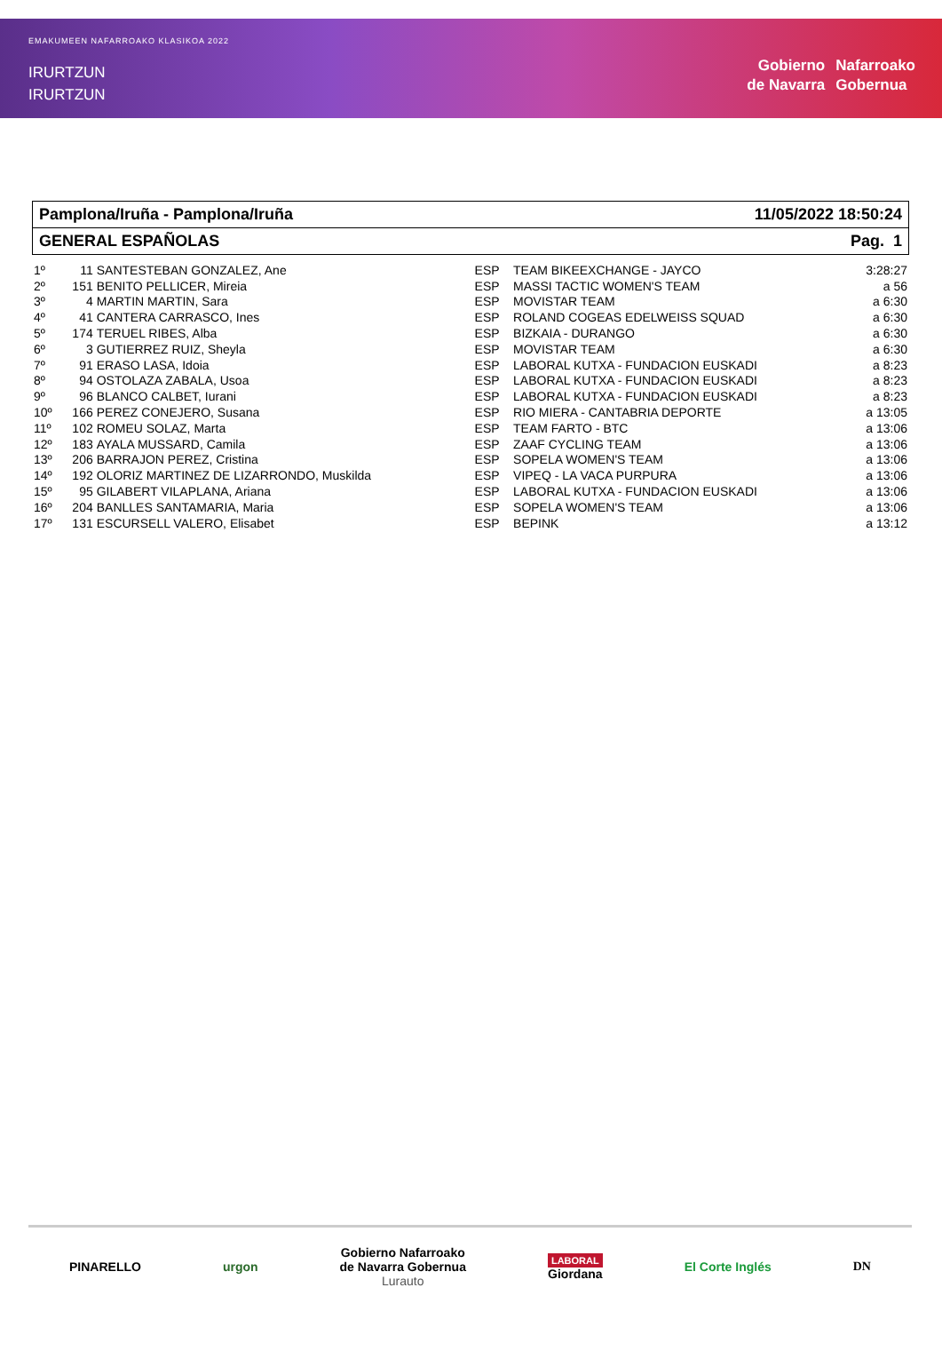EMAKUMEEN NAFARROAKO KLASIKOA 2022
IRURTZUN
IRURTZUN
Gobierno
de Navarra
Nafarroako
Gobernua
Pamplona/Iruña - Pamplona/Iruña 11/05/2022 18:50:24
GENERAL ESPAÑOLAS Pag. 1
| 1º | 11 | SANTESTEBAN GONZALEZ, Ane | ESP | TEAM BIKEEXCHANGE - JAYCO | 3:28:27 |
| 2º | 151 | BENITO PELLICER, Mireia | ESP | MASSI TACTIC WOMEN'S TEAM | a 56 |
| 3º | 4 | MARTIN MARTIN, Sara | ESP | MOVISTAR TEAM | a 6:30 |
| 4º | 41 | CANTERA CARRASCO, Ines | ESP | ROLAND COGEAS EDELWEISS SQUAD | a 6:30 |
| 5º | 174 | TERUEL RIBES, Alba | ESP | BIZKAIA - DURANGO | a 6:30 |
| 6º | 3 | GUTIERREZ RUIZ, Sheyla | ESP | MOVISTAR TEAM | a 6:30 |
| 7º | 91 | ERASO LASA, Idoia | ESP | LABORAL KUTXA - FUNDACION EUSKADI | a 8:23 |
| 8º | 94 | OSTOLAZA ZABALA, Usoa | ESP | LABORAL KUTXA - FUNDACION EUSKADI | a 8:23 |
| 9º | 96 | BLANCO CALBET, Iurani | ESP | LABORAL KUTXA - FUNDACION EUSKADI | a 8:23 |
| 10º | 166 | PEREZ CONEJERO, Susana | ESP | RIO MIERA - CANTABRIA DEPORTE | a 13:05 |
| 11º | 102 | ROMEU SOLAZ, Marta | ESP | TEAM FARTO - BTC | a 13:06 |
| 12º | 183 | AYALA MUSSARD, Camila | ESP | ZAAF CYCLING TEAM | a 13:06 |
| 13º | 206 | BARRAJON PEREZ, Cristina | ESP | SOPELA WOMEN'S TEAM | a 13:06 |
| 14º | 192 | OLORIZ MARTINEZ DE LIZARRONDO, Muskilda | ESP | VIPEQ - LA VACA PURPURA | a 13:06 |
| 15º | 95 | GILABERT VILAPLANA, Ariana | ESP | LABORAL KUTXA - FUNDACION EUSKADI | a 13:06 |
| 16º | 204 | BANLLES SANTAMARIA, Maria | ESP | SOPELA WOMEN'S TEAM | a 13:06 |
| 17º | 131 | ESCURSELL VALERO, Elisabet | ESP | BEPINK | a 13:12 |
PINARELLO urgon Gobierno Nafarroako
de Navarra Gobernua
Lurauto LABORAL
Giordana El Corte Inglés DN